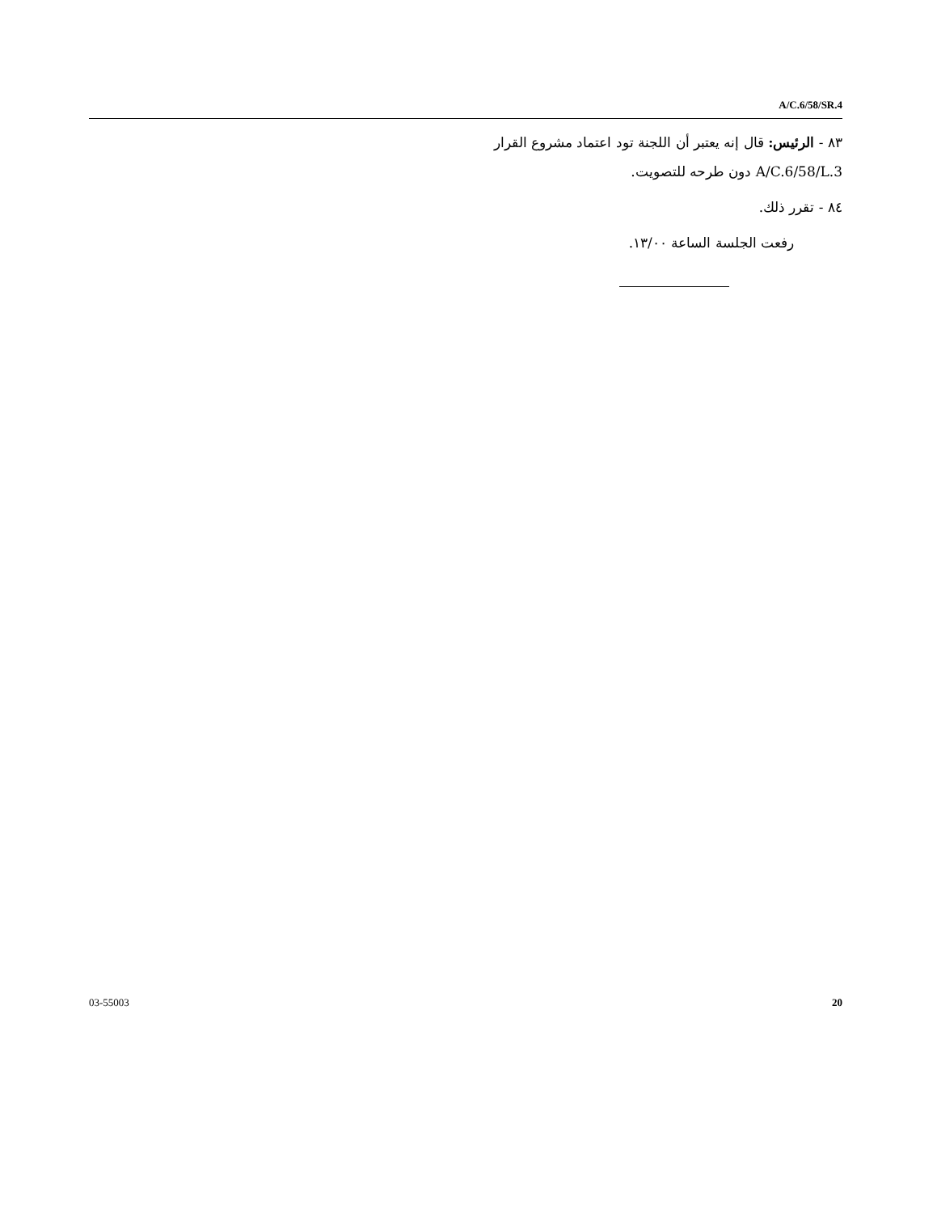A/C.6/58/SR.4
٨٣ - الرئيس: قال إنه يعتبر أن اللجنة تود اعتماد مشروع القرار A/C.6/58/L.3 دون طرحه للتصويت.
٨٤ - تقرر ذلك.
رفعت الجلسة الساعة ١٣/٠٠.
03-55003 20